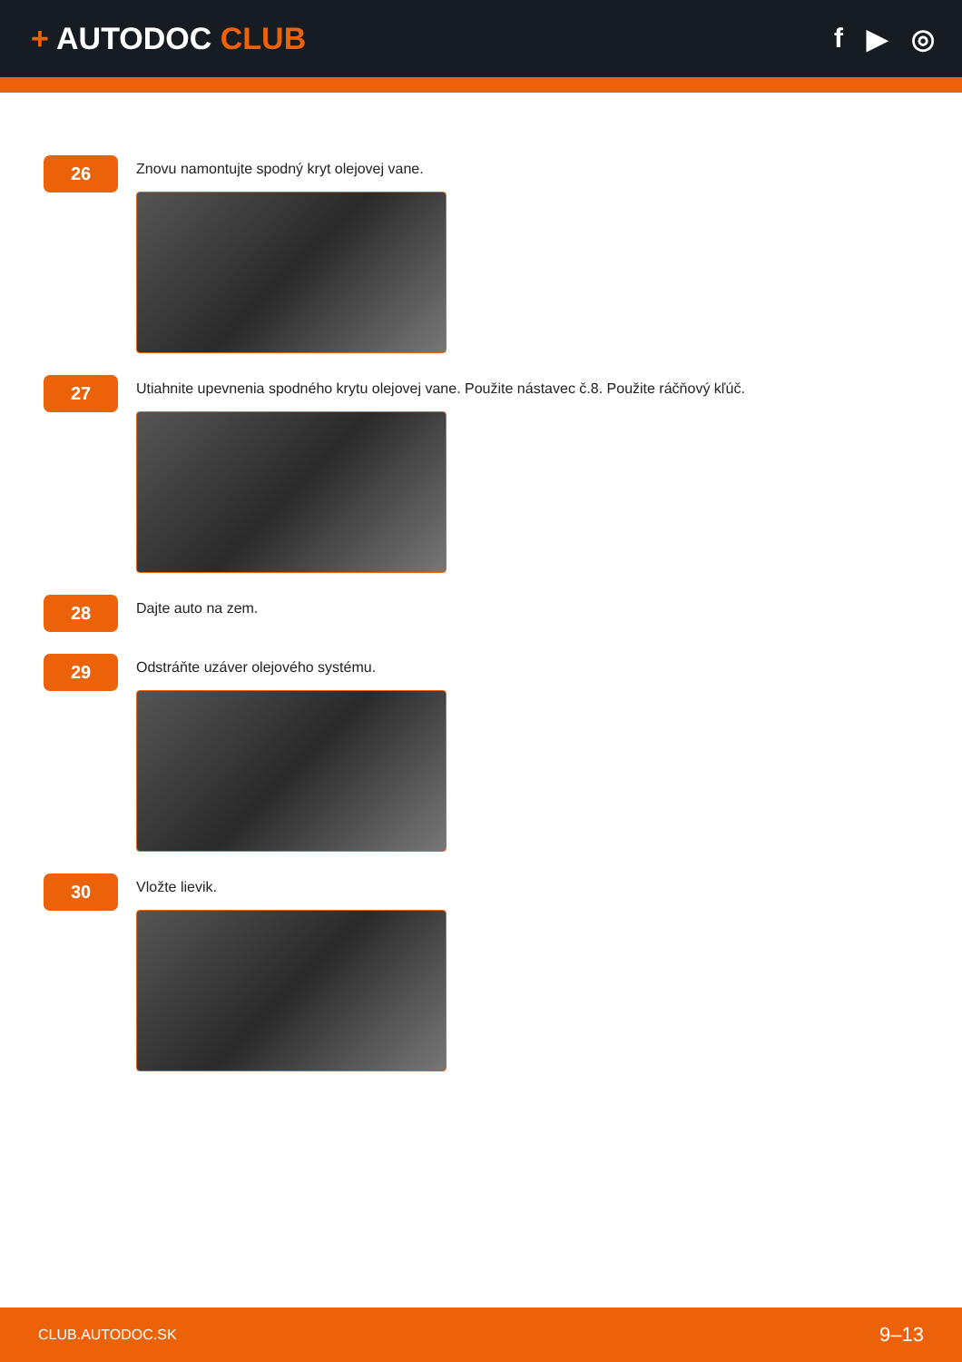+ AUTODOC CLUB f ▶ ◎
26
Znovu namontujte spodný kryt olejovej vane.
27
Utiahnite upevnenia spodného krytu olejovej vane. Použite nástavec č.8. Použite ráčňový kľúč.
28
Dajte auto na zem.
29
Odstráňte uzáver olejového systému.
30
Vložte lievik.
CLUB.AUTODOC.SK 9–13